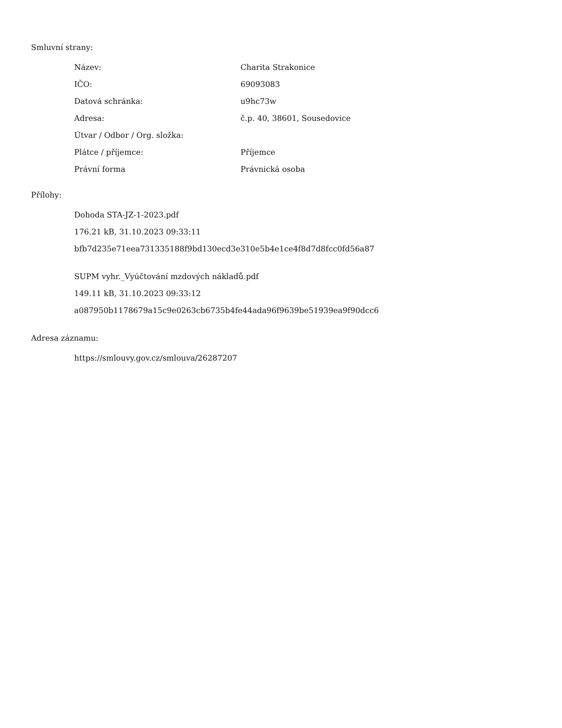Smluvní strany:
| Název: | Charita Strakonice |
| IČO: | 69093083 |
| Datová schránka: | u9hc73w |
| Adresa: | č.p. 40, 38601, Sousedovice |
| Útvar / Odbor / Org. složka: | |
| Plátce / příjemce: | Příjemce |
| Právní forma | Právnická osoba |
Přílohy:
Dohoda STA-JZ-1-2023.pdf
176.21 kB, 31.10.2023 09:33:11
bfb7d235e71eea731335188f9bd130ecd3e310e5b4e1ce4f8d7d8fcc0fd56a87
SUPM vyhr._Vyúčtování mzdových nákladů.pdf
149.11 kB, 31.10.2023 09:33:12
a087950b1178679a15c9e0263cb6735b4fe44ada96f9639be51939ea9f90dcc6
Adresa záznamu:
https://smlouvy.gov.cz/smlouva/26287207